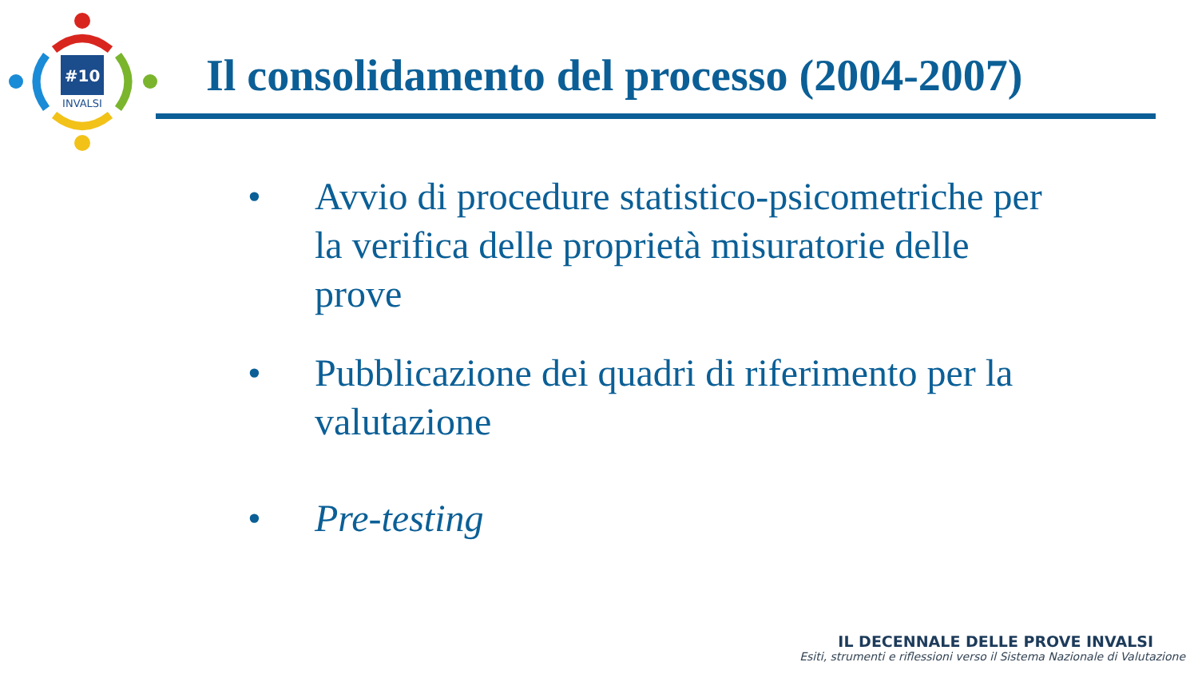#10
INVALSI
Il consolidamento del processo (2004-2007)
• Avvio di procedure statistico-psicometriche per la verifica delle proprietà misuratorie delle prove
• Pubblicazione dei quadri di riferimento per la valutazione
• Pre-testing
IL DECENNALE DELLE PROVE INVALSI
Esiti, strumenti e riflessioni verso il Sistema Nazionale di Valutazione